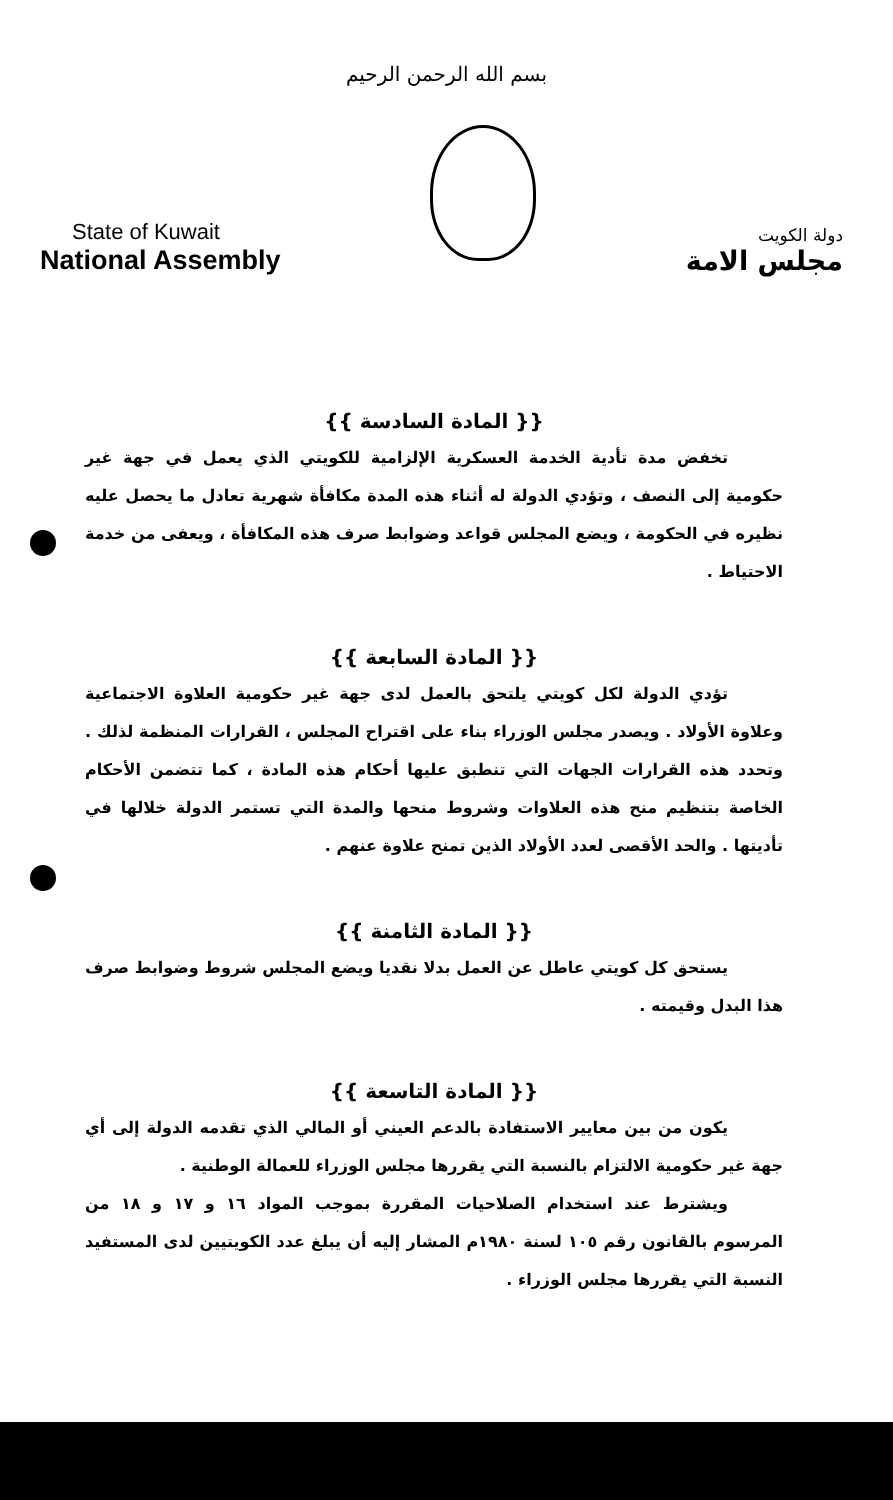بسم الله الرحمن الرحيم
State of Kuwait
National Assembly
دولة الكويت
مجلس الامة
{{ المادة السادسة }}
تخفض مدة تأدية الخدمة العسكرية الإلزامية للكويتي الذي يعمل في جهة غير حكومية إلى النصف ، وتؤدي الدولة له أثناء هذه المدة مكافأة شهرية تعادل ما يحصل عليه نظيره في الحكومة ، ويضع المجلس قواعد وضوابط صرف هذه المكافأة ، ويعفى من خدمة الاحتياط .
{{ المادة السابعة }}
تؤدي الدولة لكل كويتي يلتحق بالعمل لدى جهة غير حكومية العلاوة الاجتماعية وعلاوة الأولاد . ويصدر مجلس الوزراء بناء على اقتراح المجلس ، القرارات المنظمة لذلك . وتحدد هذه القرارات الجهات التي تنطبق عليها أحكام هذه المادة ، كما تتضمن الأحكام الخاصة بتنظيم منح هذه العلاوات وشروط منحها والمدة التي تستمر الدولة خلالها في تأديتها . والحد الأقصى لعدد الأولاد الذين تمنح علاوة عنهم .
{{ المادة الثامنة }}
يستحق كل كويتي عاطل عن العمل بدلا نقديا ويضع المجلس شروط وضوابط صرف هذا البدل وقيمته .
{{ المادة التاسعة }}
يكون من بين معايير الاستفادة بالدعم العيني أو المالي الذي تقدمه الدولة إلى أي جهة غير حكومية الالتزام بالنسبة التي يقررها مجلس الوزراء للعمالة الوطنية .
ويشترط عند استخدام الصلاحيات المقررة بموجب المواد ١٦ و ١٧ و ١٨ من المرسوم بالقانون رقم ١٠٥ لسنة ١٩٨٠م المشار إليه أن يبلغ عدد الكويتيين لدى المستفيد النسبة التي يقررها مجلس الوزراء .